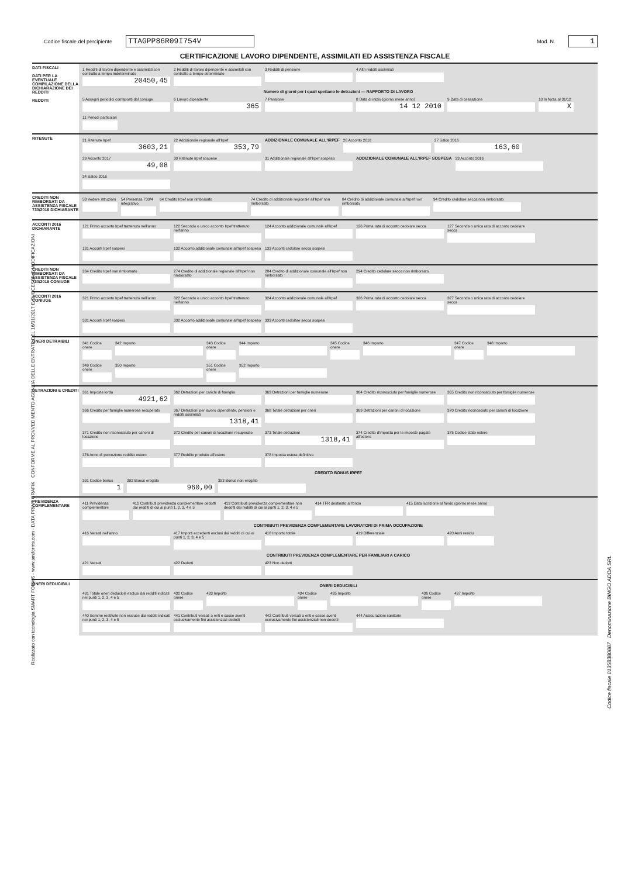Codice fiscale del percipiente TTAGPP86R09I754V
Mod. N. 1
CERTIFICAZIONE LAVORO DIPENDENTE, ASSIMILATI ED ASSISTENZA FISCALE
DATI FISCALI
DATI PER LA EVENTUALE COMPILAZIONE DELLA DICHIARAZIONE DEI REDDITI
REDDITI
1 Redditi di lavoro dipendente e assimilati con contratto a tempo indeterminato
20450,45
2 Redditi di lavoro dipendente e assimilati con contratto a tempo determinato
3 Redditi di pensione
4 Altri redditi assimilati
Numero di giorni per i quali spettano le detrazioni — RAPPORTO DI LAVORO
5 Assegni periodici corrisposti dal coniuge
6 Lavoro dipendente
365
7 Pensione
8 Data di inizio (giorno mese anno)
14 12 2010
9 Data di cessazione
10 In forza al 31/12
X
11 Periodi particolari
RITENUTE
21 Ritenute Irpef
3603,21
22 Addizionale regionale all'Irpef
353,79
ADDIZIONALE COMUNALE ALL'IRPEF
26 Acconto 2016
27 Saldo 2016
163,60
29 Acconto 2017
49,08
30 Ritenute Irpef sospese
31 Addizionale regionale all'Irpef sospesa
ADDIZIONALE COMUNALE ALL'IRPEF SOSPESA
33 Acconto 2016
34 Saldo 2016
CREDITI NON RIMBORSATI DA ASSISTENZA FISCALE 730/2016 DICHIARANTE
53 Vedere istruzioni
54 Presenza 730/4 integrativo
64 Credito Irpef non rimborsato
74 Credito di addizionale regionale all'Irpef non rimborsato
84 Credito di addizionale comunale all'Irpef non rimborsato
94 Credito cedolare secca non rimborsato
ACCONTI 2016 DICHIARANTE
121 Primo acconto Irpef trattenuto nell'anno
122 Secondo o unico acconto Irpef trattenuto nell'anno
124 Acconto addizionale comunale all'Irpef
126 Prima rata di acconto cedolare secca
127 Seconda o unica rata di acconto cedolare secca
131 Acconti Irpef sospesi
132 Acconto addizionale comunale all'Irpef sospeso
133 Acconti cedolare secca sospesi
CREDITI NON RIMBORSATI DA ASSISTENZA FISCALE 730/2016 CONIUGE
264 Credito Irpef non rimborsato
274 Credito di addizionale regionale all'Irpef non rimborsato
284 Credito di addizionale comunale all'Irpef non rimborsato
294 Credito cedolare secca non rimborsato
ACCONTI 2016 CONIUGE
321 Primo acconto Irpef trattenuto nell'anno
322 Secondo o unico acconto Irpef trattenuto nell'anno
324 Acconto addizionale comunale all'Irpef
326 Prima rata di acconto cedolare secca
327 Seconda o unica rata di acconto cedolare secca
331 Acconti Irpef sospesi
332 Acconto addizionale comunale all'Irpef sospeso
333 Acconti cedolare secca sospesi
ONERI DETRAIBILI
341 Codice onere
342 Importo
343 Codice onere
344 Importo
345 Codice onere
346 Importo
347 Codice onere
348 Importo
349 Codice onere
350 Importo
351 Codice onere
352 Importo
DETRAZIONI E CREDITI
361 Imposta lorda
4921,62
362 Detrazioni per carichi di famiglia
363 Detrazioni per famiglie numerose
364 Credito riconosciuto per famiglie numerose
365 Credito non riconosciuto per famiglie numerose
366 Credito per famiglie numerose recuperato
367 Detrazioni per lavoro dipendente, pensioni e redditi assimilati
1318,41
368 Totale detrazioni per oneri
369 Detrazioni per canoni di locazione
370 Credito riconosciuto per canoni di locazione
371 Credito non riconosciuto per canoni di locazione
372 Credito per canoni di locazione recuperato
373 Totale detrazioni
1318,41
374 Credito d'imposta per le imposte pagate all'estero
375 Codice stato estero
376 Anno di percezione reddito estero
377 Reddito prodotto all'estero
378 Imposta estera definitiva
CREDITO BONUS IRPEF
391 Codice bonus
1
392 Bonus erogato
960,00
393 Bonus non erogato
PREVIDENZA COMPLEMENTARE
411 Previdenza complementare
412 Contributi previdenza complementare dedotti dai redditi di cui ai punti 1, 2, 3, 4 e 5
413 Contributi previdenza complementare non dedotti dai redditi di cui ai punti 1, 2, 3, 4 e 5
414 TFR destinato al fondo
415 Data iscrizione al fondo (giorno mese anno)
CONTRIBUTI PREVIDENZA COMPLEMENTARE LAVORATORI DI PRIMA OCCUPAZIONE
416 Versati nell'anno
417 Importi eccedenti esclusi dai redditi di cui ai punti 1, 2, 3, 4 e 5
418 Importo totale
419 Differenziale
420 Anni residui
CONTRIBUTI PREVIDENZA COMPLEMENTARE PER FAMILIARI A CARICO
421 Versati
422 Dedotti
423 Non dedotti
ONERI DEDUCIBILI
ONERI DEDUCIBILI
431 Totale oneri deducibili esclusi dai redditi indicati nei punti 1, 2, 3, 4 e 5
432 Codice onere
433 Importo
434 Codice onere
435 Importo
436 Codice onere
437 Importo
440 Somme restituite non escluse dai redditi indicati nei punti 1, 2, 3, 4 e 5
441 Contributi versati a enti e casse aventi esclusivamente fini assistenziali dedotti
442 Contributi versati a enti e casse aventi esclusivamente fini assistenziali non dedotti
444 Assicurazioni sanitarie
Realizzato con tecnologia SMART FORMS - www.smtforms.com - DATA PRINT GRAFIK CONFORME AL PROVVEDIMENTO AGENZIA DELLE ENTRATE DEL 16/01/2017 E SUCCESSIVE MODIFICAZIONI
Codice fiscale 01358380887 Denominazione BINGO ADDA SRL